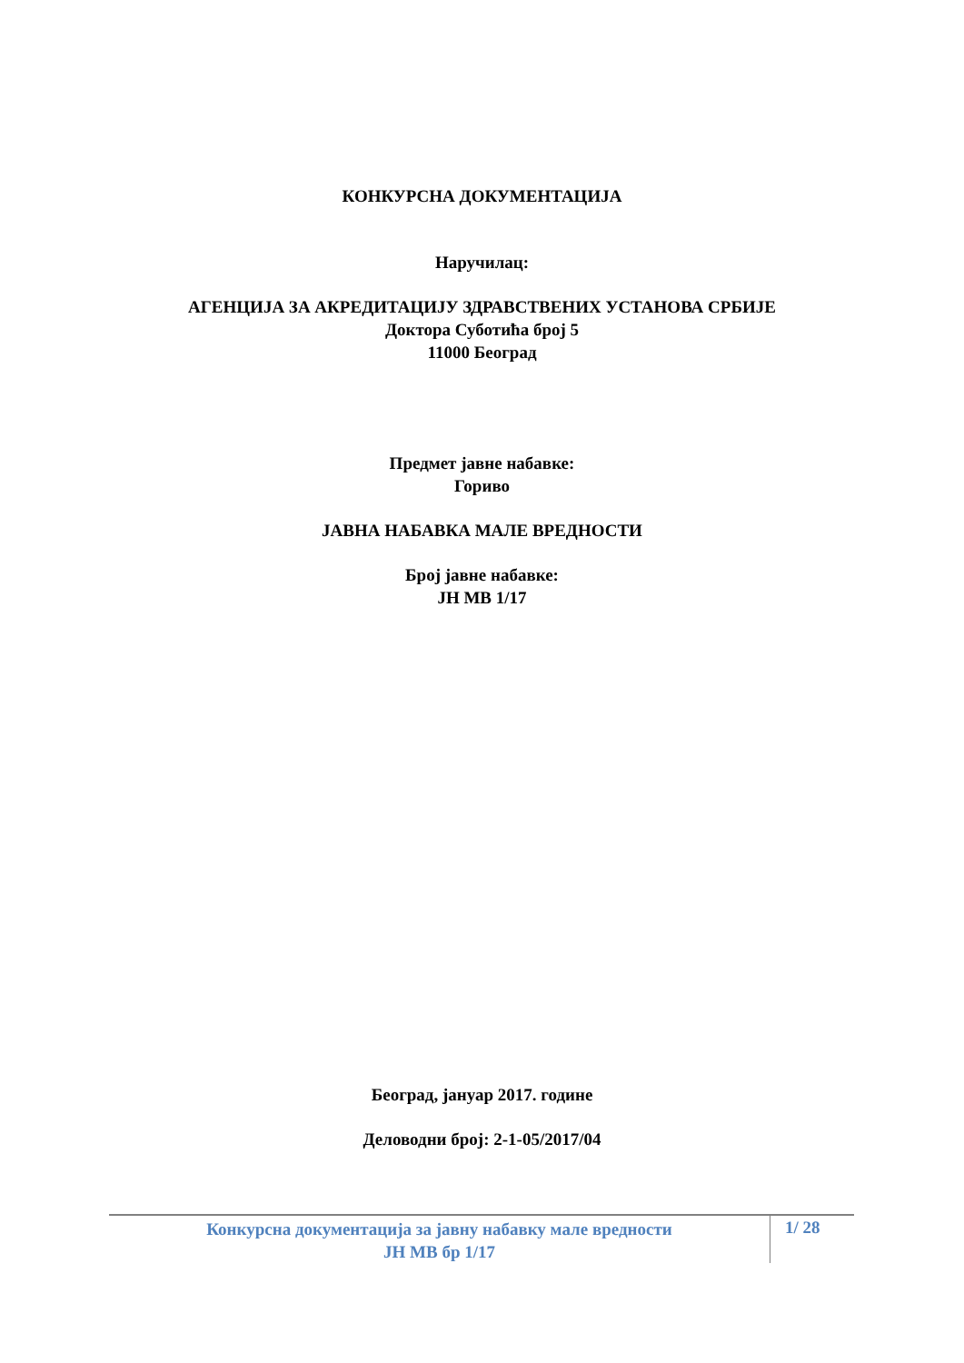КОНКУРСНА ДОКУМЕНТАЦИЈА
Наручилац:
АГЕНЦИЈА ЗА АКРЕДИТАЦИЈУ ЗДРАВСТВЕНИХ УСТАНОВА СРБИЈЕ
Доктора Суботића број 5
11000 Београд
Предмет јавне набавке:
Гориво
ЈАВНА НАБАВКА МАЛЕ ВРЕДНОСТИ
Број јавне набавке:
ЈН МВ 1/17
Београд, јануар 2017. године
Деловодни број: 2-1-05/2017/04
Конкурсна документација за јавну набавку мале вредности
ЈН МВ бр 1/17
1/ 28